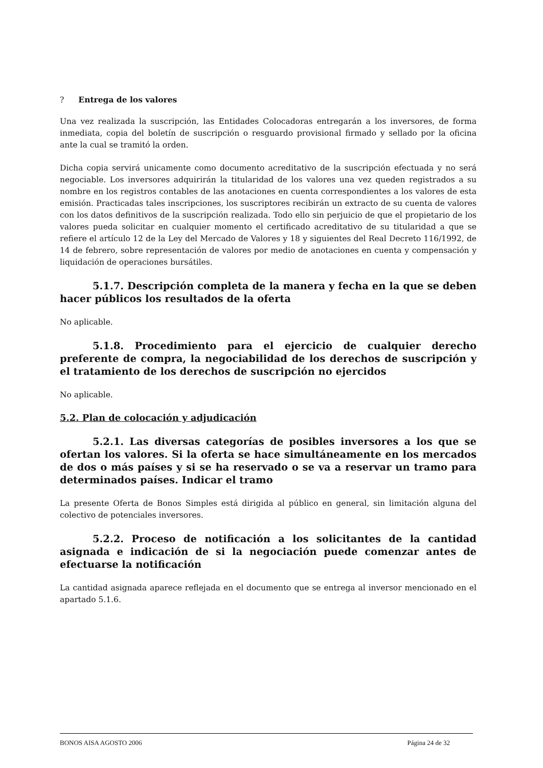? Entrega de los valores
Una vez realizada la suscripción, las Entidades Colocadoras entregarán a los inversores, de forma inmediata, copia del boletín de suscripción o resguardo provisional firmado y sellado por la oficina ante la cual se tramitó la orden.
Dicha copia servirá unicamente como documento acreditativo de la suscripción efectuada y no será negociable. Los inversores adquirirán la titularidad de los valores una vez queden registrados a su nombre en los registros contables de las anotaciones en cuenta correspondientes a los valores de esta emisión. Practicadas tales inscripciones, los suscriptores recibirán un extracto de su cuenta de valores con los datos definitivos de la suscripción realizada. Todo ello sin perjuicio de que el propietario de los valores pueda solicitar en cualquier momento el certificado acreditativo de su titularidad a que se refiere el artículo 12 de la Ley del Mercado de Valores y 18 y siguientes del Real Decreto 116/1992, de 14 de febrero, sobre representación de valores por medio de anotaciones en cuenta y compensación y liquidación de operaciones bursátiles.
5.1.7. Descripción completa de la manera y fecha en la que se deben hacer públicos los resultados de la oferta
No aplicable.
5.1.8. Procedimiento para el ejercicio de cualquier derecho preferente de compra, la negociabilidad de los derechos de suscripción y el tratamiento de los derechos de suscripción no ejercidos
No aplicable.
5.2. Plan de colocación y adjudicación
5.2.1. Las diversas categorías de posibles inversores a los que se ofertan los valores. Si la oferta se hace simultáneamente en los mercados de dos o más países y si se ha reservado o se va a reservar un tramo para determinados países. Indicar el tramo
La presente Oferta de Bonos Simples está dirigida al público en general, sin limitación alguna del colectivo de potenciales inversores.
5.2.2. Proceso de notificación a los solicitantes de la cantidad asignada e indicación de si la negociación puede comenzar antes de efectuarse la notificación
La cantidad asignada aparece reflejada en el documento que se entrega al inversor mencionado en el apartado 5.1.6.
BONOS AISA AGOSTO 2006 Página 24 de 32